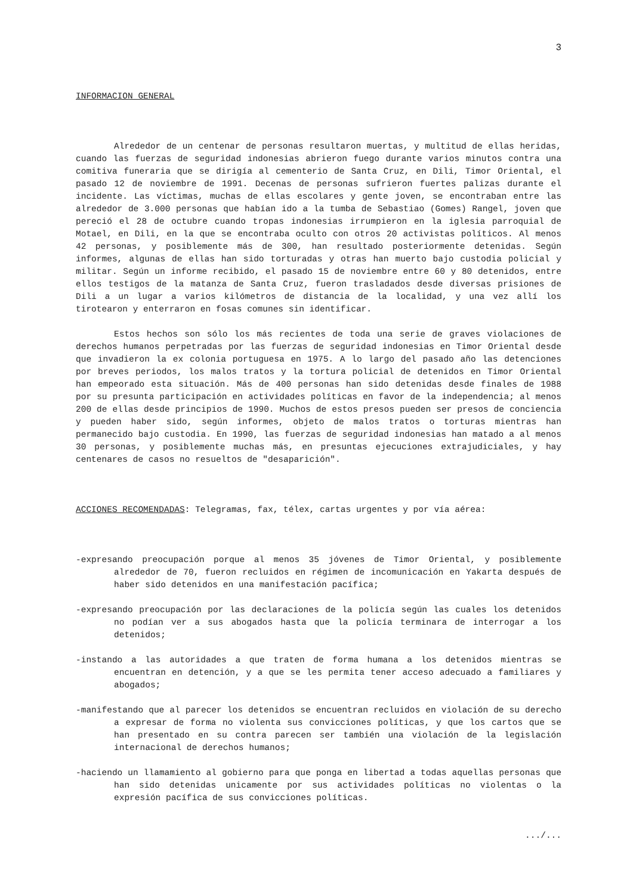3
INFORMACION GENERAL
Alrededor de un centenar de personas resultaron muertas, y multitud de ellas heridas, cuando las fuerzas de seguridad indonesias abrieron fuego durante varios minutos contra una comitiva funeraria que se dirigía al cementerio de Santa Cruz, en Dili, Timor Oriental, el pasado 12 de noviembre de 1991. Decenas de personas sufrieron fuertes palizas durante el incidente. Las víctimas, muchas de ellas escolares y gente joven, se encontraban entre las alrededor de 3.000 personas que habían ido a la tumba de Sebastiao (Gomes) Rangel, joven que pereció el 28 de octubre cuando tropas indonesias irrumpieron en la iglesia parroquial de Motael, en Dili, en la que se encontraba oculto con otros 20 activistas políticos. Al menos 42 personas, y posiblemente más de 300, han resultado posteriormente detenidas. Según informes, algunas de ellas han sido torturadas y otras han muerto bajo custodia policial y militar. Según un informe recibido, el pasado 15 de noviembre entre 60 y 80 detenidos, entre ellos testigos de la matanza de Santa Cruz, fueron trasladados desde diversas prisiones de Dili a un lugar a varios kilómetros de distancia de la localidad, y una vez allí los tirotearon y enterraron en fosas comunes sin identificar.
Estos hechos son sólo los más recientes de toda una serie de graves violaciones de derechos humanos perpetradas por las fuerzas de seguridad indonesias en Timor Oriental desde que invadieron la ex colonia portuguesa en 1975. A lo largo del pasado año las detenciones por breves periodos, los malos tratos y la tortura policial de detenidos en Timor Oriental han empeorado esta situación. Más de 400 personas han sido detenidas desde finales de 1988 por su presunta participación en actividades políticas en favor de la independencia; al menos 200 de ellas desde principios de 1990. Muchos de estos presos pueden ser presos de conciencia y pueden haber sido, según informes, objeto de malos tratos o torturas mientras han permanecido bajo custodia. En 1990, las fuerzas de seguridad indonesias han matado a al menos 30 personas, y posiblemente muchas más, en presuntas ejecuciones extrajudiciales, y hay centenares de casos no resueltos de "desaparición".
ACCIONES RECOMENDADAS: Telegramas, fax, télex, cartas urgentes y por vía aérea:
-expresando preocupación porque al menos 35 jóvenes de Timor Oriental, y posiblemente alrededor de 70, fueron recluidos en régimen de incomunicación en Yakarta después de haber sido detenidos en una manifestación pacífica;
-expresando preocupación por las declaraciones de la policía según las cuales los detenidos no podían ver a sus abogados hasta que la policía terminara de interrogar a los detenidos;
-instando a las autoridades a que traten de forma humana a los detenidos mientras se encuentran en detención, y a que se les permita tener acceso adecuado a familiares y abogados;
-manifestando que al parecer los detenidos se encuentran recluidos en violación de su derecho a expresar de forma no violenta sus convicciones políticas, y que los cartos que se han presentado en su contra parecen ser también una violación de la legislación internacional de derechos humanos;
-haciendo un llamamiento al gobierno para que ponga en libertad a todas aquellas personas que han sido detenidas unicamente por sus actividades políticas no violentas o la expresión pacífica de sus convicciones políticas.
.../...